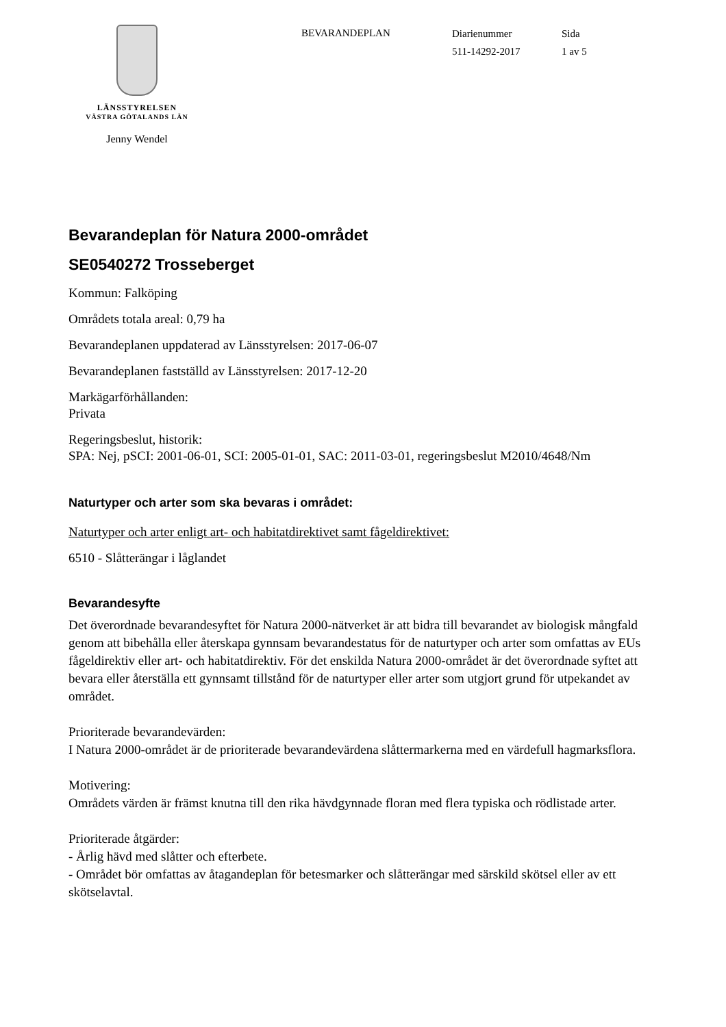LÄNSSTYRELSEN
VÄSTRA GÖTALANDS LÄN
Jenny Wendel
BEVARANDEPLAN
Diarienummer
511-14292-2017
Sida
1 av 5
Bevarandeplan för Natura 2000-området
SE0540272 Trosseberget
Kommun: Falköping
Områdets totala areal: 0,79 ha
Bevarandeplanen uppdaterad av Länsstyrelsen: 2017-06-07
Bevarandeplanen fastställd av Länsstyrelsen: 2017-12-20
Markägarförhållanden:
Privata
Regeringsbeslut, historik:
SPA: Nej, pSCI: 2001-06-01, SCI: 2005-01-01, SAC: 2011-03-01, regeringsbeslut M2010/4648/Nm
Naturtyper och arter som ska bevaras i området:
Naturtyper och arter enligt art- och habitatdirektivet samt fågeldirektivet:
6510 - Slåtterängar i låglandet
Bevarandesyfte
Det överordnade bevarandesyftet för Natura 2000-nätverket är att bidra till bevarandet av biologisk mångfald genom att bibehålla eller återskapa gynnsam bevarandestatus för de naturtyper och arter som omfattas av EUs fågeldirektiv eller art- och habitatdirektiv. För det enskilda Natura 2000-området är det överordnade syftet att bevara eller återställa ett gynnsamt tillstånd för de naturtyper eller arter som utgjort grund för utpekandet av området.
Prioriterade bevarandevärden:
I Natura 2000-området är de prioriterade bevarandevärdena slåttermarkerna med en värdefull hagmarksflora.
Motivering:
Områdets värden är främst knutna till den rika hävdgynnade floran med flera typiska och rödlistade arter.
Prioriterade åtgärder:
- Årlig hävd med slåtter och efterbete.
- Området bör omfattas av åtagandeplan för betesmarker och slåtterängar med särskild skötsel eller av ett skötselavtal.